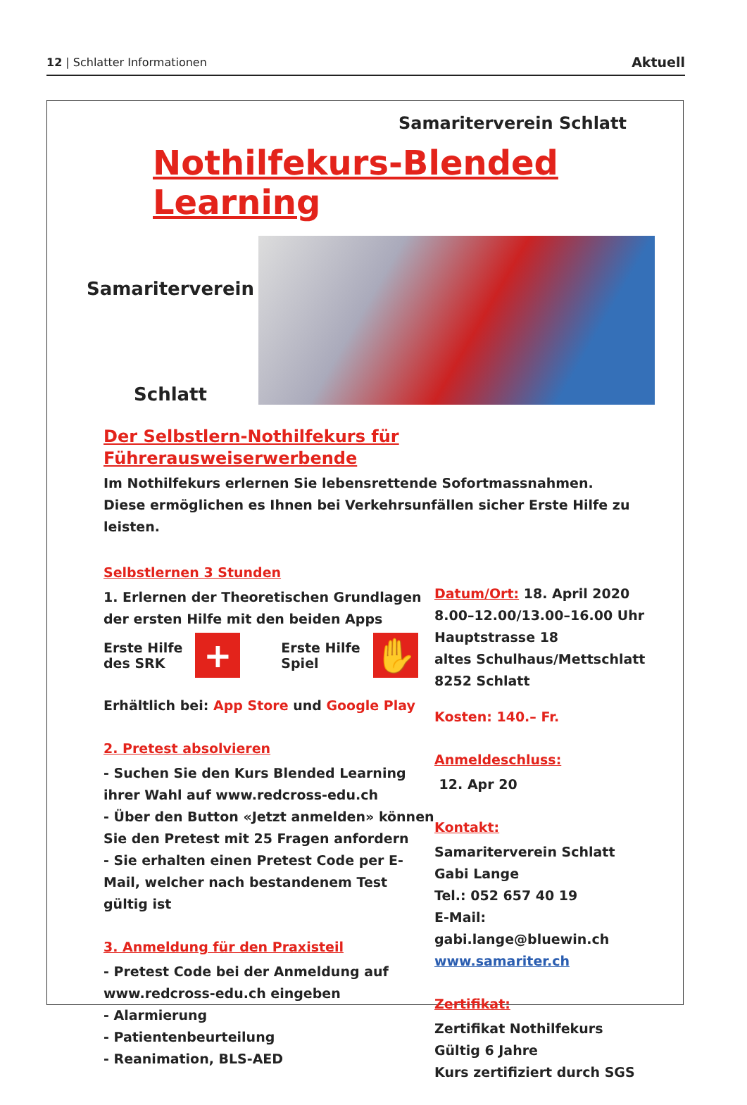12 | Schlatter Informationen Aktuell
Samariterverein Schlatt
Nothilfekurs-Blended Learning
Samariterverein
Schlatt
Der Selbstlern-Nothilfekurs für Führerausweiserwerbende
Im Nothilfekurs erlernen Sie lebensrettende Sofortmassnahmen.
Diese ermöglichen es Ihnen bei Verkehrsunfällen sicher Erste Hilfe zu leisten.
Selbstlernen 3 Stunden
1. Erlernen der Theoretischen Grundlagen der ersten Hilfe mit den beiden Apps
Erste Hilfe
des SRK
+
Erste Hilfe
Spiel
✋
Erhältlich bei: App Store und Google Play
2. Pretest absolvieren
- Suchen Sie den Kurs Blended Learning ihrer Wahl auf www.redcross-edu.ch
- Über den Button «Jetzt anmelden» können Sie den Pretest mit 25 Fragen anfordern
- Sie erhalten einen Pretest Code per E-Mail, welcher nach bestandenem Test gültig ist
3. Anmeldung für den Praxisteil
- Pretest Code bei der Anmeldung auf www.redcross-edu.ch eingeben
- Alarmierung
- Patientenbeurteilung
- Reanimation, BLS-AED
Datum/Ort: 18. April 2020
8.00–12.00/13.00–16.00 Uhr
Hauptstrasse 18
altes Schulhaus/Mettschlatt
8252 Schlatt
Kosten: 140.– Fr.
Anmeldeschluss:
12. Apr 20
Kontakt:
Samariterverein Schlatt
Gabi Lange
Tel.: 052 657 40 19
E-Mail: gabi.lange@bluewin.ch
www.samariter.ch
Zertifikat:
Zertifikat Nothilfekurs
Gültig 6 Jahre
Kurs zertifiziert durch SGS